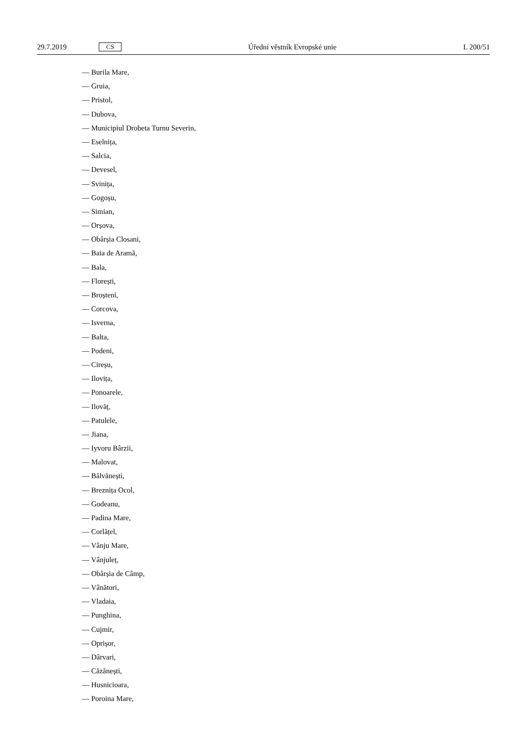29.7.2019 CS Úřední věstník Evropské unie L 200/51
— Burila Mare,
— Gruia,
— Pristol,
— Dubova,
— Municipiul Drobeta Turnu Severin,
— Eselnița,
— Salcia,
— Devesel,
— Svinița,
— Gogoșu,
— Simian,
— Orșova,
— Obârșia Closani,
— Baia de Aramă,
— Bala,
— Florești,
— Broșteni,
— Corcova,
— Isverna,
— Balta,
— Podeni,
— Cireșu,
— Ilovița,
— Ponoarele,
— Ilovăț,
— Patulele,
— Jiana,
— Iyvoru Bârzii,
— Malovat,
— Bălvănești,
— Breznița Ocol,
— Godeanu,
— Padina Mare,
— Corlățel,
— Vânju Mare,
— Vânjuleț,
— Obârșia de Câmp,
— Vânători,
— Vladaia,
— Punghina,
— Cujmir,
— Oprișor,
— Dârvari,
— Căzănești,
— Husnicioara,
— Poroina Mare,